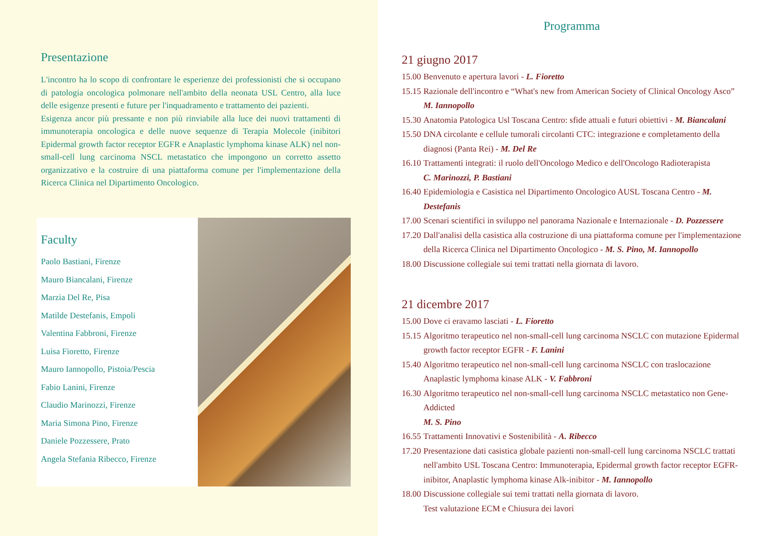Presentazione
L'incontro ha lo scopo di confrontare le esperienze dei professionisti che si occupano di patologia oncologica polmonare nell'ambito della neonata USL Centro, alla luce delle esigenze presenti e future per l'inquadramento e trattamento dei pazienti.
Esigenza ancor più pressante e non più rinviabile alla luce dei nuovi trattamenti di immunoterapia oncologica e delle nuove sequenze di Terapia Molecole (inibitori Epidermal growth factor receptor EGFR e Anaplastic lymphoma kinase ALK) nel non-small-cell lung carcinoma NSCL metastatico che impongono un corretto assetto organizzativo e la costruire di una piattaforma comune per l'implementazione della Ricerca Clinica nel Dipartimento Oncologico.
Faculty
Paolo Bastiani, Firenze
Mauro Biancalani, Firenze
Marzia Del Re, Pisa
Matilde Destefanis, Empoli
Valentina Fabbroni, Firenze
Luisa Fioretto, Firenze
Mauro Iannopollo, Pistoia/Pescia
Fabio Lanini, Firenze
Claudio Marinozzi, Firenze
Maria Simona Pino, Firenze
Daniele Pozzessere, Prato
Angela Stefania Ribecco, Firenze
Programma
21 giugno 2017
15.00 Benvenuto e apertura lavori - L. Fioretto
15.15 Razionale dell'incontro e “What's new from American Society of Clinical Oncology Asco”
M. Iannopollo
15.30 Anatomia Patologica Usl Toscana Centro: sfide attuali e futuri obiettivi - M. Biancalani
15.50 DNA circolante e cellule tumorali circolanti CTC: integrazione e completamento della diagnosi (Panta Rei) - M. Del Re
16.10 Trattamenti integrati: il ruolo dell'Oncologo Medico e dell'Oncologo Radioterapista
C. Marinozzi, P. Bastiani
16.40 Epidemiologia e Casistica nel Dipartimento Oncologico AUSL Toscana Centro - M. Destefanis
17.00 Scenari scientifici in sviluppo nel panorama Nazionale e Internazionale - D. Pozzessere
17.20 Dall'analisi della casistica alla costruzione di una piattaforma comune per l'implementazione della Ricerca Clinica nel Dipartimento Oncologico - M. S. Pino, M. Iannopollo
18.00 Discussione collegiale sui temi trattati nella giornata di lavoro.
21 dicembre 2017
15.00 Dove ci eravamo lasciati - L. Fioretto
15.15 Algoritmo terapeutico nel non-small-cell lung carcinoma NSCLC con mutazione Epidermal growth factor receptor EGFR - F. Lanini
15.40 Algoritmo terapeutico nel non-small-cell lung carcinoma NSCLC con traslocazione Anaplastic lymphoma kinase ALK - V. Fabbroni
16.30 Algoritmo terapeutico nel non-small-cell lung carcinoma NSCLC metastatico non Gene-Addicted
M. S. Pino
16.55 Trattamenti Innovativi e Sostenibilità - A. Ribecco
17.20 Presentazione dati casistica globale pazienti non-small-cell lung carcinoma NSCLC trattati nell'ambito USL Toscana Centro: Immunoterapia, Epidermal growth factor receptor EGFR-inibitor, Anaplastic lymphoma kinase Alk-inibitor - M. Iannopollo
18.00 Discussione collegiale sui temi trattati nella giornata di lavoro.
Test valutazione ECM e Chiusura dei lavori